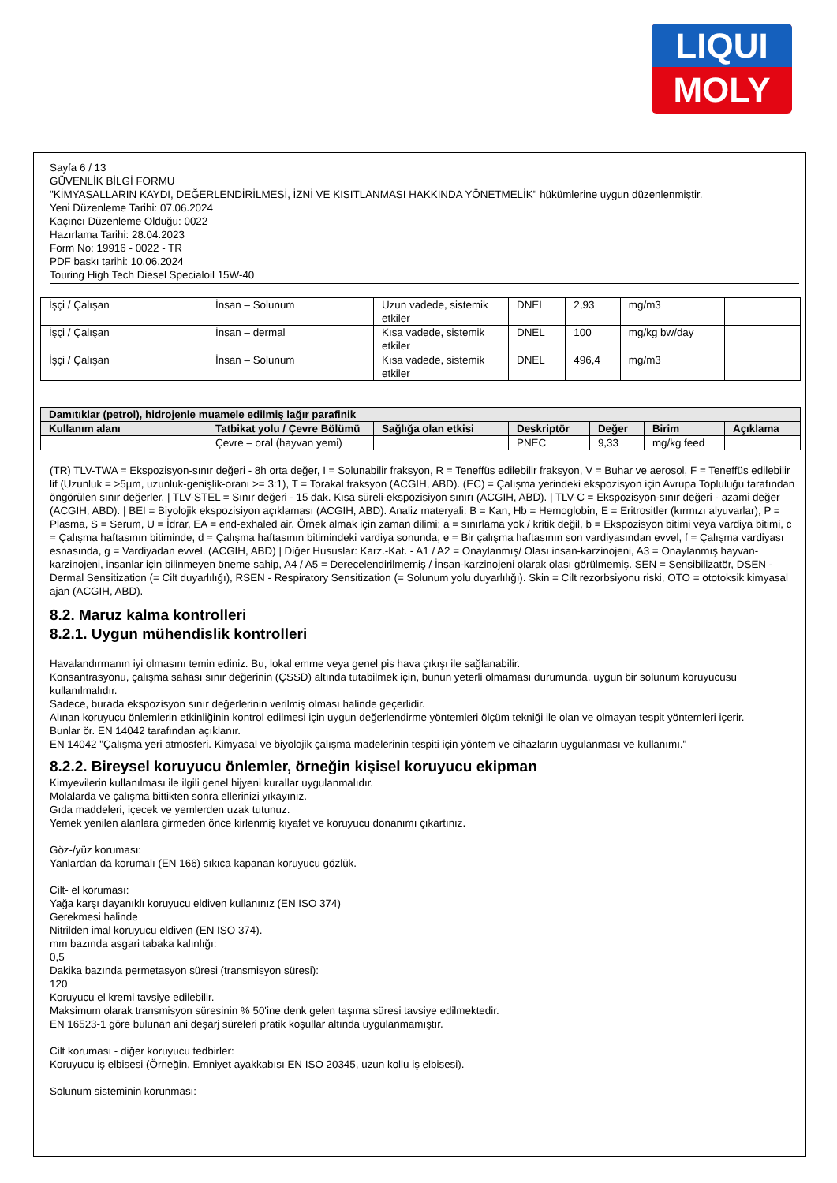LIQUI
MOLY
Sayfa 6 / 13
GÜVENLİK BİLGİ FORMU
"KİMYASALLARIN KAYDI, DEĞERLENDİRİLMESİ, İZNİ VE KISITLANMASI HAKKINDA YÖNETMELİK" hükümlerine uygun düzenlenmiştir.
Yeni Düzenleme Tarihi: 07.06.2024
Kaçıncı Düzenleme Olduğu: 0022
Hazırlama Tarihi: 28.04.2023
Form No: 19916 - 0022 - TR
PDF baskı tarihi: 10.06.2024
Touring High Tech Diesel Specialoil 15W-40
| İşçi / Çalışan | İnsan – Solunum | Uzun vadede, sistemik etkiler | DNEL | 2,93 | mg/m3 | |
| İşçi / Çalışan | İnsan – dermal | Kısa vadede, sistemik etkiler | DNEL | 100 | mg/kg bw/day | |
| İşçi / Çalışan | İnsan – Solunum | Kısa vadede, sistemik etkiler | DNEL | 496,4 | mg/m3 | |
| Damıtıklar (petrol), hidrojenle muamele edilmiş lağır parafinik | | | | | | |
| --- | --- | --- | --- | --- | --- | --- |
| Kullanım alanı | Tatbikat yolu / Çevre Bölümü | Sağlığa olan etkisi | Deskriptör | Değer | Birim | Açıklama |
| | Çevre – oral (hayvan yemi) | | PNEC | 9,33 | mg/kg feed | |
(TR) TLV-TWA = Ekspozisyon-sınır değeri - 8h orta değer, I = Solunabilir fraksyon, R = Teneffüs edilebilir fraksyon, V = Buhar ve aerosol, F = Teneffüs edilebilir lif (Uzunluk = >5µm, uzunluk-genişlik-oranı >= 3:1), T = Torakal fraksyon (ACGIH, ABD). (EC) = Çalışma yerindeki ekspozisyon için Avrupa Topluluğu tarafından öngörülen sınır değerler. | TLV-STEL = Sınır değeri - 15 dak. Kısa süreli-ekspozisiyon sınırı (ACGIH, ABD). | TLV-C = Ekspozisyon-sınır değeri - azami değer (ACGIH, ABD). | BEI = Biyolojik ekspozisiyon açıklaması (ACGIH, ABD). Analiz materyali: B = Kan, Hb = Hemoglobin, E = Eritrositler (kırmızı alyuvarlar), P = Plasma, S = Serum, U = İdrar, EA = end-exhaled air. Örnek almak için zaman dilimi: a = sınırlama yok / kritik değil, b = Ekspozisyon bitimi veya vardiya bitimi, c = Çalışma haftasının bitiminde, d = Çalışma haftasının bitimindeki vardiya sonunda, e = Bir çalışma haftasının son vardiyasından evvel, f = Çalışma vardiyası esnasında, g = Vardiyadan evvel. (ACGIH, ABD) | Diğer Hususlar: Karz.-Kat. - A1 / A2 = Onaylanmış/ Olası insan-karzinojeni, A3 = Onaylanmış hayvan-karzinojeni, insanlar için bilinmeyen öneme sahip, A4 / A5 = Derecelendirilmemiş / İnsan-karzinojeni olarak olası görülmemiş. SEN = Sensibilizatör, DSEN - Dermal Sensitization (= Cilt duyarlılığı), RSEN - Respiratory Sensitization (= Solunum yolu duyarlılığı). Skin = Cilt rezorbsiyonu riski, OTO = ototoksik kimyasal ajan (ACGIH, ABD).
8.2. Maruz kalma kontrolleri
8.2.1. Uygun mühendislik kontrolleri
Havalandırmanın iyi olmasını temin ediniz. Bu, lokal emme veya genel pis hava çıkışı ile sağlanabilir.
Konsantrasyonu, çalışma sahası sınır değerinin (ÇSSD) altında tutabilmek için, bunun yeterli olmaması durumunda, uygun bir solunum koruyucusu kullanılmalıdır.
Sadece, burada ekspozisyon sınır değerlerinin verilmiş olması halinde geçerlidir.
Alınan koruyucu önlemlerin etkinliğinin kontrol edilmesi için uygun değerlendirme yöntemleri ölçüm tekniği ile olan ve olmayan tespit yöntemleri içerir.
Bunlar ör. EN 14042 tarafından açıklanır.
EN 14042 "Çalışma yeri atmosferi. Kimyasal ve biyolojik çalışma madelerinin tespiti için yöntem ve cihazların uygulanması ve kullanımı."
8.2.2. Bireysel koruyucu önlemler, örneğin kişisel koruyucu ekipman
Kimyevilerin kullanılması ile ilgili genel hijyeni kurallar uygulanmalıdır.
Molalarda ve çalışma bittikten sonra ellerinizi yıkayınız.
Gıda maddeleri, içecek ve yemlerden uzak tutunuz.
Yemek yenilen alanlara girmeden önce kirlenmiş kıyafet ve koruyucu donanımı çıkartınız.
Göz-/yüz koruması:
Yanlardan da korumalı (EN 166) sıkıca kapanan koruyucu gözlük.
Cilt- el koruması:
Yağa karşı dayanıklı koruyucu eldiven kullanınız (EN ISO 374)
Gerekmesi halinde
Nitrilden imal koruyucu eldiven (EN ISO 374).
mm bazında asgari tabaka kalınlığı:
0,5
Dakika bazında permetasyon süresi (transmisyon süresi):
120
Koruyucu el kremi tavsiye edilebilir.
Maksimum olarak transmisyon süresinin % 50'ine denk gelen taşıma süresi tavsiye edilmektedir.
EN 16523-1 göre bulunan ani deşarj süreleri pratik koşullar altında uygulanmamıştır.
Cilt koruması - diğer koruyucu tedbirler:
Koruyucu iş elbisesi (Örneğin, Emniyet ayakkabısı EN ISO 20345, uzun kollu iş elbisesi).
Solunum sisteminin korunması: